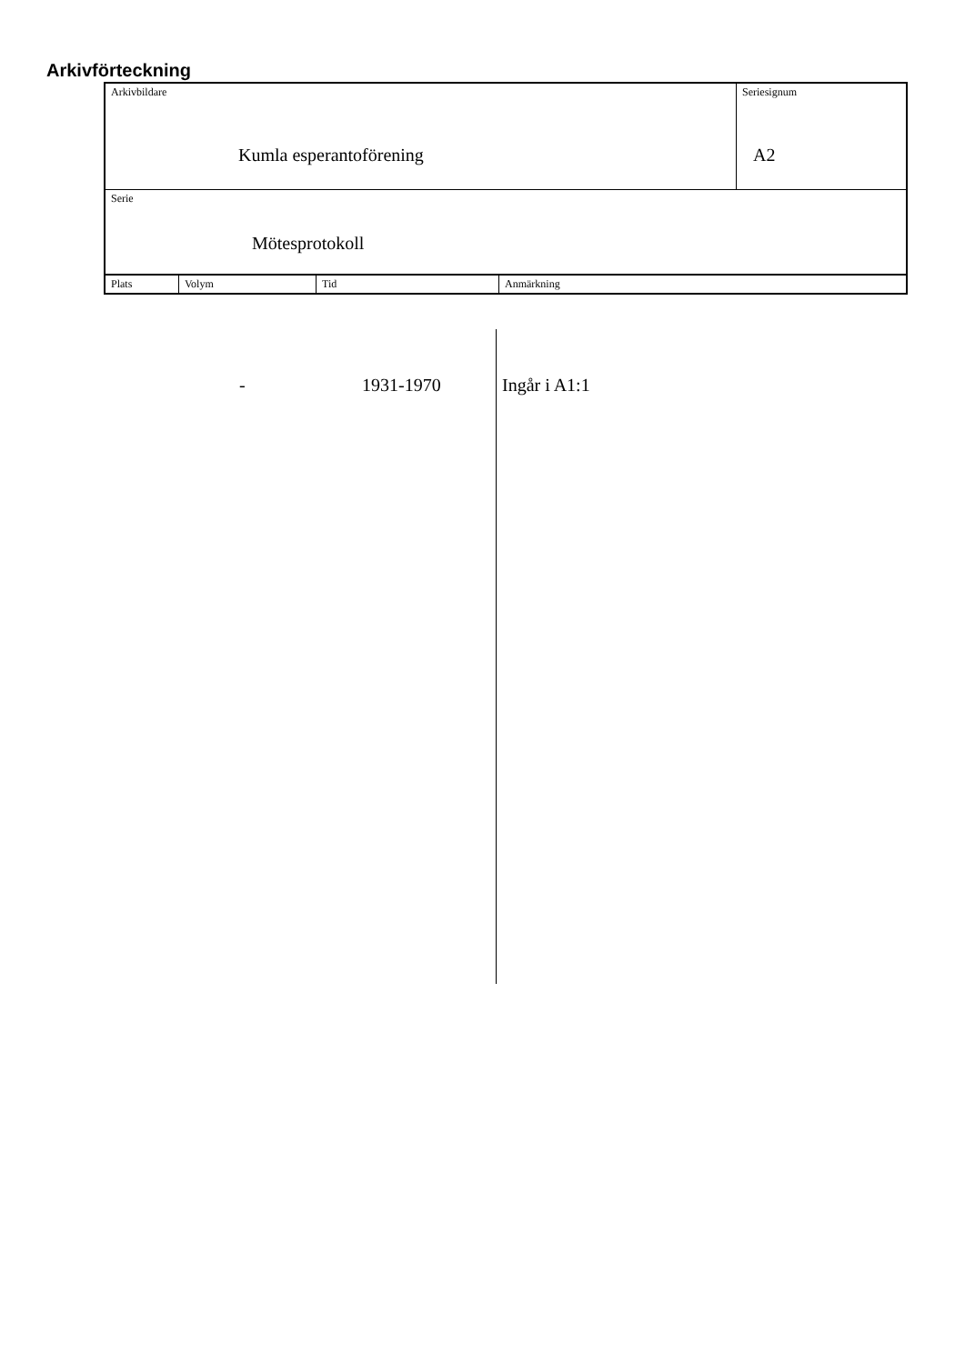Arkivförteckning
| Arkivbildare Kumla esperantoförening | Seriesignum A2 |
| Serie Mötesprotokoll | |
| Plats | Volym | Tid | Anmärkning |
- 1931-1970 Ingår i A1:1